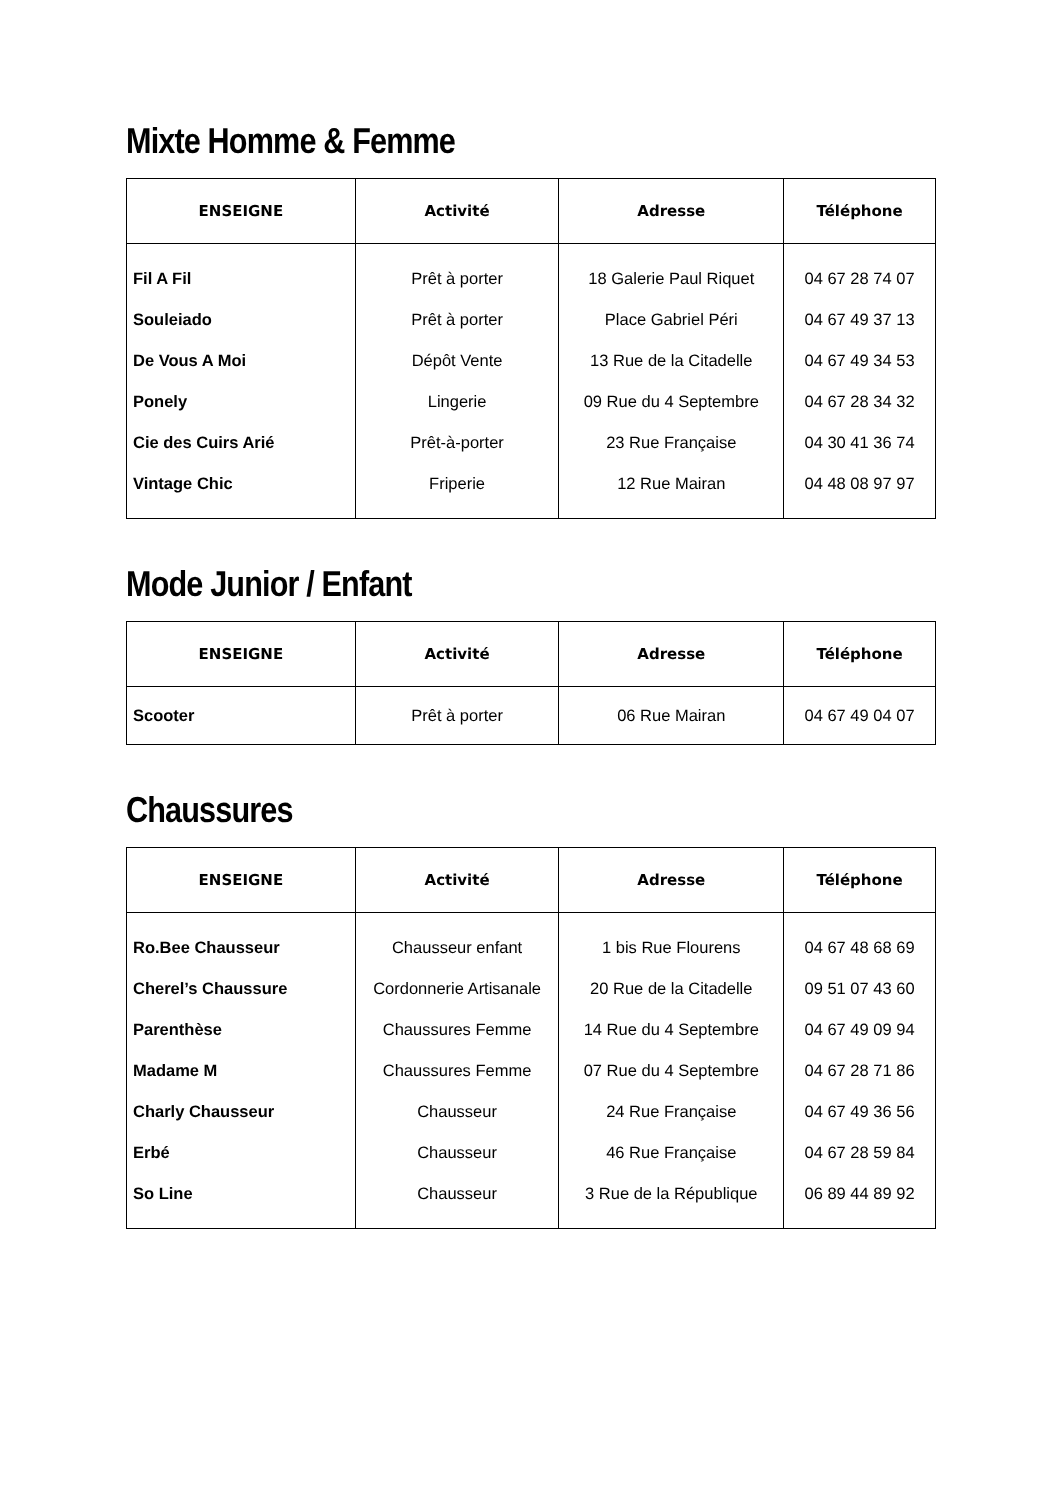Mixte Homme & Femme
| ENSEIGNE | Activité | Adresse | Téléphone |
| --- | --- | --- | --- |
| Fil A Fil | Prêt à porter | 18 Galerie Paul Riquet | 04 67 28 74 07 |
| Souleiado | Prêt à porter | Place Gabriel Péri | 04 67 49 37 13 |
| De Vous A Moi | Dépôt Vente | 13 Rue de la Citadelle | 04 67 49 34 53 |
| Ponely | Lingerie | 09 Rue du 4 Septembre | 04 67 28 34 32 |
| Cie des Cuirs Arié | Prêt-à-porter | 23 Rue Française | 04 30 41 36 74 |
| Vintage Chic | Friperie | 12 Rue Mairan | 04 48 08 97 97 |
Mode Junior / Enfant
| ENSEIGNE | Activité | Adresse | Téléphone |
| --- | --- | --- | --- |
| Scooter | Prêt à porter | 06 Rue Mairan | 04 67 49 04 07 |
Chaussures
| ENSEIGNE | Activité | Adresse | Téléphone |
| --- | --- | --- | --- |
| Ro.Bee Chausseur | Chausseur enfant | 1 bis Rue Flourens | 04 67 48 68 69 |
| Cherel’s Chaussure | Cordonnerie Artisanale | 20 Rue de la Citadelle | 09 51 07 43 60 |
| Parenthèse | Chaussures Femme | 14 Rue du 4 Septembre | 04 67 49 09 94 |
| Madame M | Chaussures Femme | 07 Rue du 4 Septembre | 04 67 28 71 86 |
| Charly Chausseur | Chausseur | 24 Rue Française | 04 67 49 36 56 |
| Erbé | Chausseur | 46 Rue Française | 04 67 28 59 84 |
| So Line | Chausseur | 3 Rue de la République | 06 89 44 89 92 |